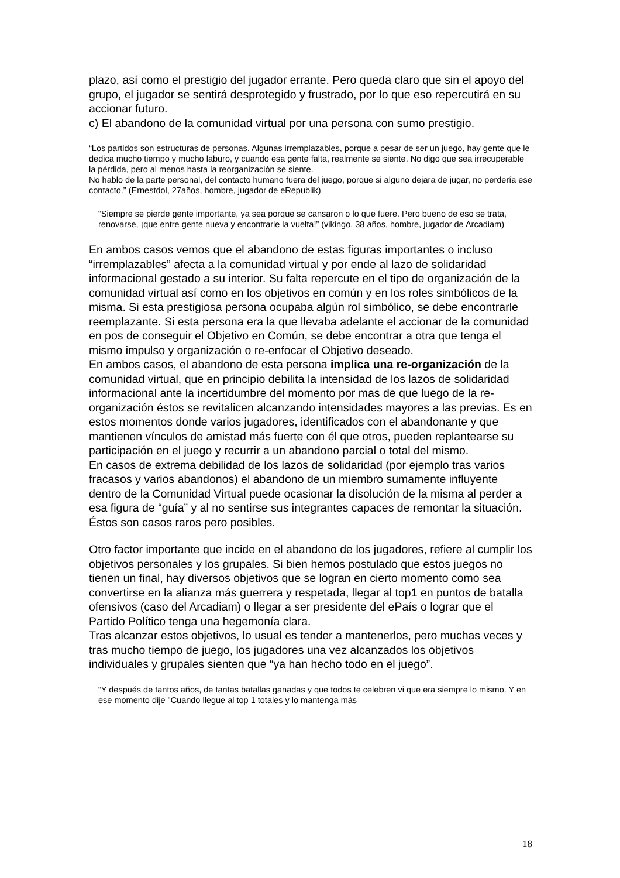plazo, así como el prestigio del jugador errante. Pero queda claro que sin el apoyo del grupo, el jugador se sentirá desprotegido y frustrado, por lo que eso repercutirá en su accionar futuro.
c) El abandono de la comunidad virtual por una persona con sumo prestigio.
“Los partidos son estructuras de personas. Algunas irremplazables, porque a pesar de ser un juego, hay gente que le dedica mucho tiempo y mucho laburo, y cuando esa gente falta, realmente se siente. No digo que sea irrecuperable la pérdida, pero al menos hasta la reorganización se siente.
No hablo de la parte personal, del contacto humano fuera del juego, porque si alguno dejara de jugar, no perdería ese contacto.” (Ernestdol, 27años, hombre, jugador de eRepublik)
“Siempre se pierde gente importante, ya sea porque se cansaron o lo que fuere. Pero bueno de eso se trata, renovarse, ¡que entre gente nueva y encontrarle la vuelta!” (vikingo, 38 años, hombre, jugador de Arcadiam)
En ambos casos vemos que el abandono de estas figuras importantes o incluso “irremplazables” afecta a la comunidad virtual y por ende al lazo de solidaridad informacional gestado a su interior. Su falta repercute en el tipo de organización de la comunidad virtual así como en los objetivos en común y en los roles simbólicos de la misma. Si esta prestigiosa persona ocupaba algún rol simbólico, se debe encontrarle reemplazante. Si esta persona era la que llevaba adelante el accionar de la comunidad en pos de conseguir el Objetivo en Común, se debe encontrar a otra que tenga el mismo impulso y organización o re-enfocar el Objetivo deseado.
En ambos casos, el abandono de esta persona implica una re-organización de la comunidad virtual, que en principio debilita la intensidad de los lazos de solidaridad informacional ante la incertidumbre del momento por mas de que luego de la re-organización éstos se revitalicen alcanzando intensidades mayores a las previas. Es en estos momentos donde varios jugadores, identificados con el abandonante y que mantienen vínculos de amistad más fuerte con él que otros, pueden replantearse su participación en el juego y recurrir a un abandono parcial o total del mismo.
En casos de extrema debilidad de los lazos de solidaridad (por ejemplo tras varios fracasos y varios abandonos) el abandono de un miembro sumamente influyente dentro de la Comunidad Virtual puede ocasionar la disolución de la misma al perder a esa figura de “guía” y al no sentirse sus integrantes capaces de remontar la situación. Éstos son casos raros pero posibles.
Otro factor importante que incide en el abandono de los jugadores, refiere al cumplir los objetivos personales y los grupales. Si bien hemos postulado que estos juegos no tienen un final, hay diversos objetivos que se logran en cierto momento como sea convertirse en la alianza más guerrera y respetada, llegar al top1 en puntos de batalla ofensivos (caso del Arcadiam) o llegar a ser presidente del ePaís o lograr que el Partido Político tenga una hegemonía clara.
Tras alcanzar estos objetivos, lo usual es tender a mantenerlos, pero muchas veces y tras mucho tiempo de juego, los jugadores una vez alcanzados los objetivos individuales y grupales sienten que “ya han hecho todo en el juego”.
“Y después de tantos años, de tantas batallas ganadas y que todos te celebren vi que era siempre lo mismo. Y en ese momento dije "Cuando llegue al top 1 totales y lo mantenga más
18